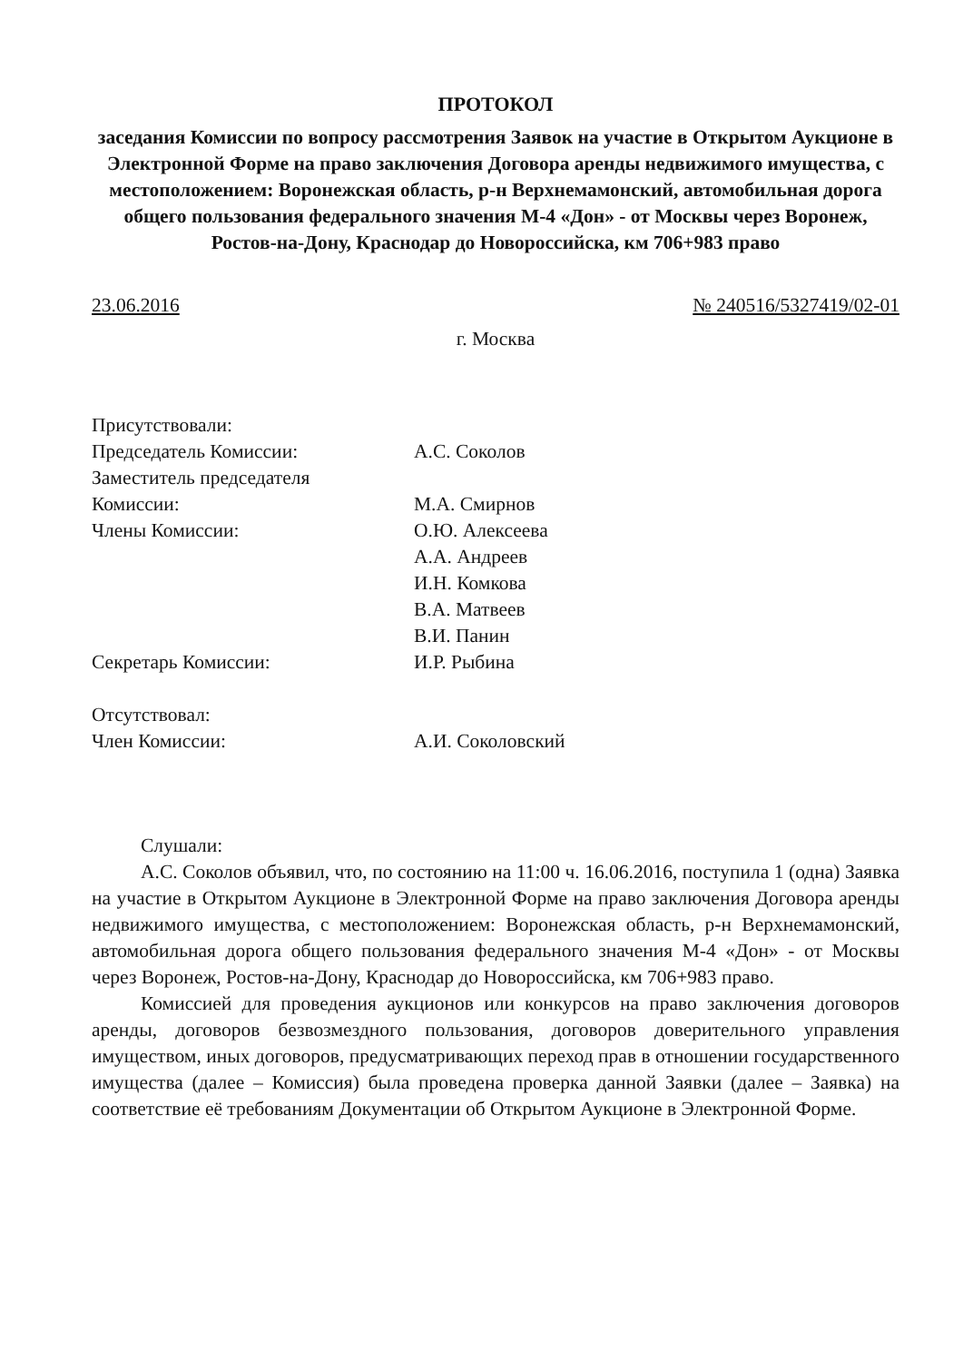ПРОТОКОЛ
заседания Комиссии по вопросу рассмотрения Заявок на участие в Открытом Аукционе в Электронной Форме на право заключения Договора аренды недвижимого имущества, с местоположением: Воронежская область, р-н Верхнемамонский, автомобильная дорога общего пользования федерального значения М-4 «Дон» - от Москвы через Воронеж, Ростов-на-Дону, Краснодар до Новороссийска, км 706+983 право
23.06.2016 № 240516/5327419/02-01
г. Москва
| Присутствовали: | |
| Председатель Комиссии: | А.С. Соколов |
| Заместитель председателя Комиссии: | М.А. Смирнов |
| Члены Комиссии: | О.Ю. Алексеева А.А. Андреев И.Н. Комкова В.А. Матвеев В.И. Панин |
| Секретарь Комиссии: | И.Р. Рыбина |
| Отсутствовал: | |
| Член Комиссии: | А.И. Соколовский |
Слушали:
А.С. Соколов объявил, что, по состоянию на 11:00 ч. 16.06.2016, поступила 1 (одна) Заявка на участие в Открытом Аукционе в Электронной Форме на право заключения Договора аренды недвижимого имущества, с местоположением: Воронежская область, р-н Верхнемамонский, автомобильная дорога общего пользования федерального значения М-4 «Дон» - от Москвы через Воронеж, Ростов-на-Дону, Краснодар до Новороссийска, км 706+983 право.
Комиссией для проведения аукционов или конкурсов на право заключения договоров аренды, договоров безвозмездного пользования, договоров доверительного управления имуществом, иных договоров, предусматривающих переход прав в отношении государственного имущества (далее – Комиссия) была проведена проверка данной Заявки (далее – Заявка) на соответствие её требованиям Документации об Открытом Аукционе в Электронной Форме.